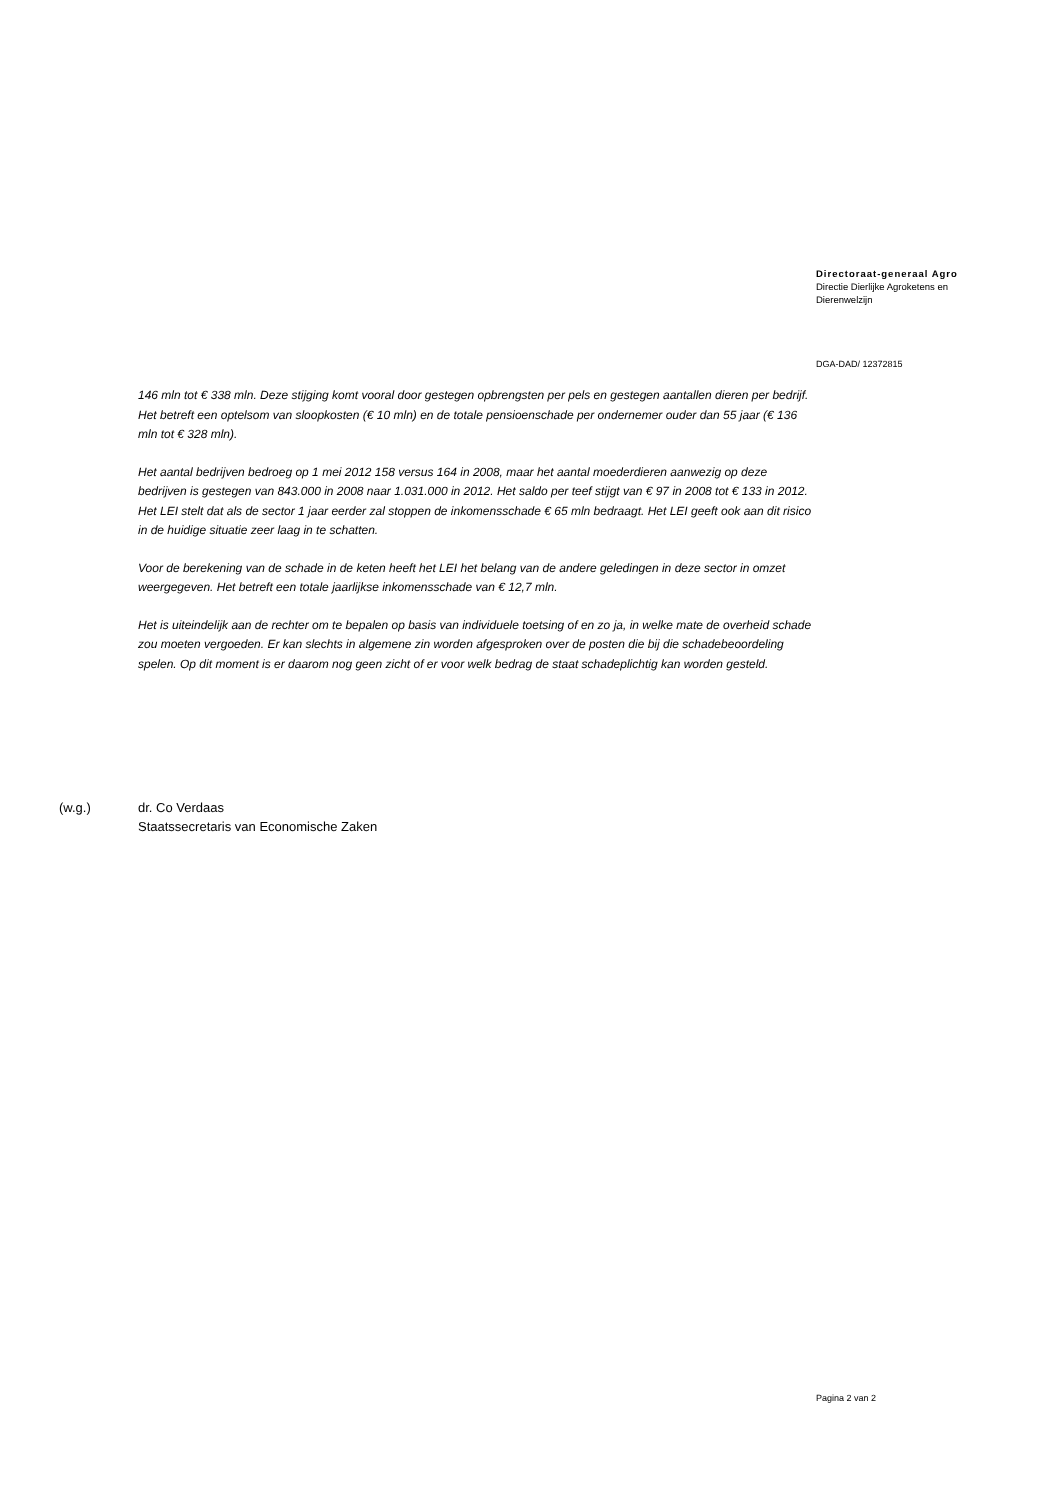Directoraat-generaal Agro
Directie Dierlijke Agroketens en
Dierenwelzijn
DGA-DAD/ 12372815
146 mln tot € 338 mln. Deze stijging komt vooral door gestegen opbrengsten per pels en gestegen aantallen dieren per bedrijf. Het betreft een optelsom van sloopkosten (€ 10 mln) en de totale pensioenschade per ondernemer ouder dan 55 jaar (€ 136 mln tot € 328 mln).
Het aantal bedrijven bedroeg op 1 mei 2012 158 versus 164 in 2008, maar het aantal moederdieren aanwezig op deze bedrijven is gestegen van 843.000 in 2008 naar 1.031.000 in 2012. Het saldo per teef stijgt van € 97 in 2008 tot € 133 in 2012. Het LEI stelt dat als de sector 1 jaar eerder zal stoppen de inkomensschade € 65 mln bedraagt. Het LEI geeft ook aan dit risico in de huidige situatie zeer laag in te schatten.
Voor de berekening van de schade in de keten heeft het LEI het belang van de andere geledingen in deze sector in omzet weergegeven. Het betreft een totale jaarlijkse inkomensschade van € 12,7 mln.
Het is uiteindelijk aan de rechter om te bepalen op basis van individuele toetsing of en zo ja, in welke mate de overheid schade zou moeten vergoeden. Er kan slechts in algemene zin worden afgesproken over de posten die bij die schadebeoordeling spelen. Op dit moment is er daarom nog geen zicht of er voor welk bedrag de staat schadeplichtig kan worden gesteld.
(w.g.) dr. Co Verdaas
Staatssecretaris van Economische Zaken
Pagina 2 van 2